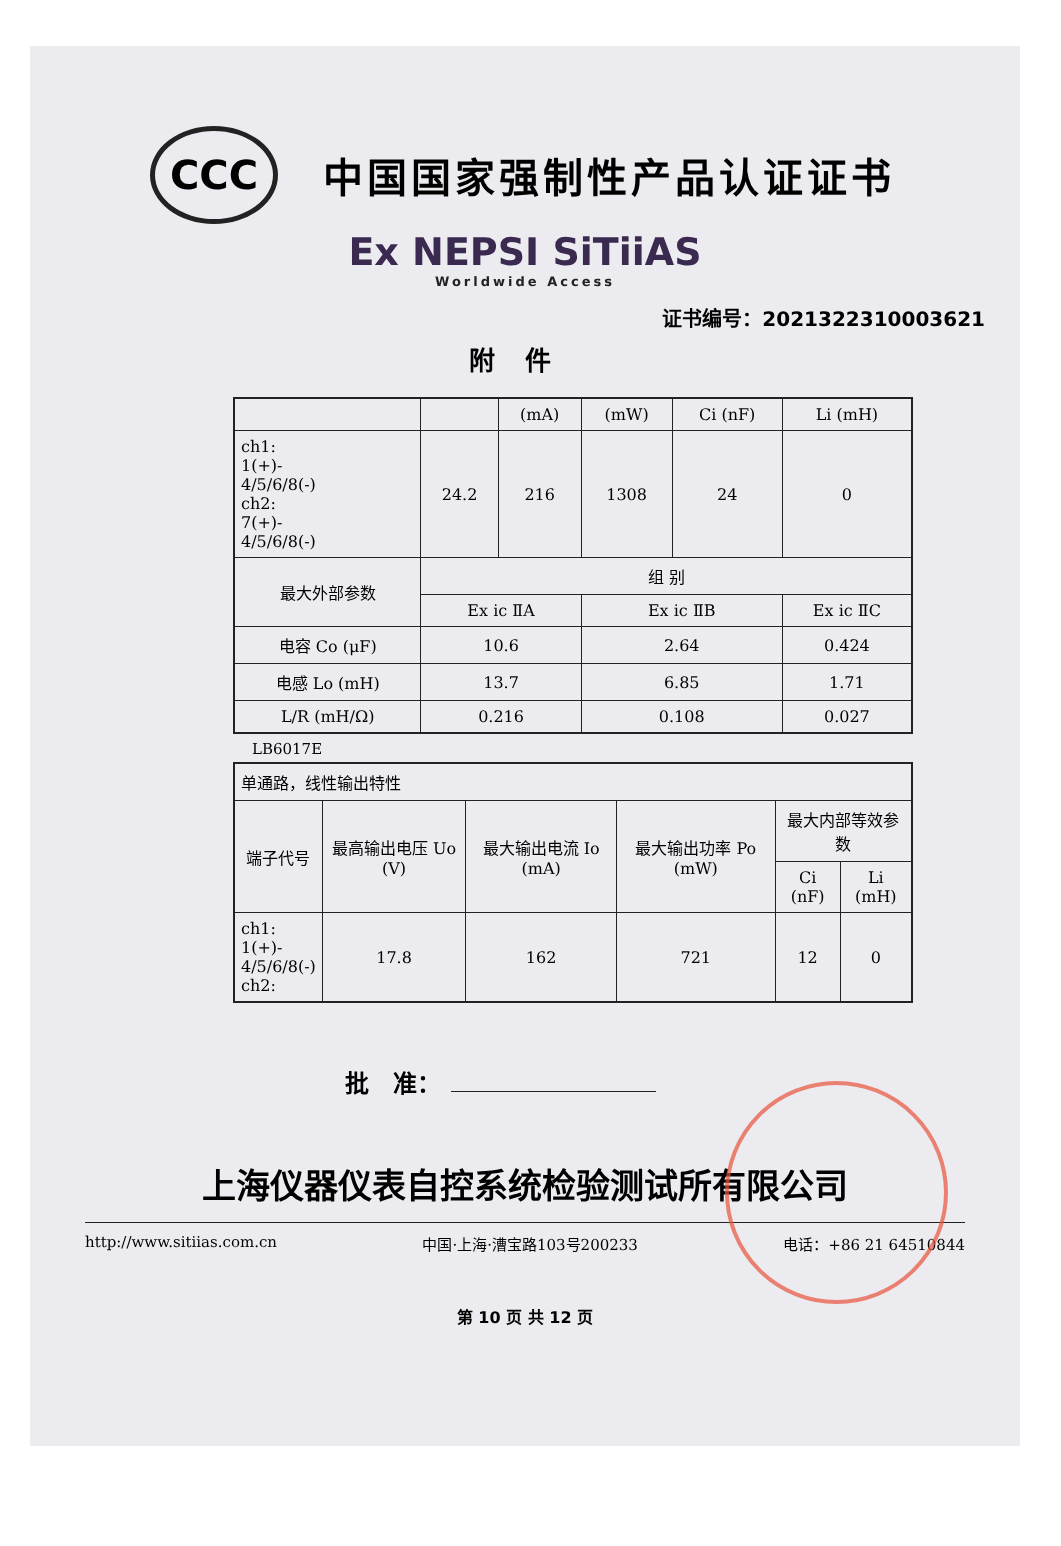CCC
中国国家强制性产品认证证书
Ex NEPSI SiTiiAS
Worldwide Access
证书编号：2021322310003621
附件
| | | (mA) | (mW) | Ci (nF) | Li (mH) |
| --- | --- | --- | --- | --- | --- |
| ch1: 1(+)- 4/5/6/8(-) ch2: 7(+)- 4/5/6/8(-) | 24.2 | 216 | 1308 | 24 | 0 |
| 最大外部参数 | 组 别 | | | | |
| | Ex ic ⅡA | | Ex ic ⅡB | | Ex ic ⅡC |
| 电容 Co (μF) | 10.6 | | 2.64 | | 0.424 |
| 电感 Lo (mH) | 13.7 | | 6.85 | | 1.71 |
| L/R (mH/Ω) | 0.216 | | 0.108 | | 0.027 |
LB6017E
| 单通路，线性输出特性 | | | | | |
| 端子代号 | 最高输出电压 Uo (V) | 最大输出电流 Io (mA) | 最大输出功率 Po (mW) | 最大内部等效参数 | |
| | | | | Ci (nF) | Li (mH) |
| ch1: 1(+)- 4/5/6/8(-) ch2: | 17.8 | 162 | 721 | 12 | 0 |
批　准：
上海仪器仪表自控系统检验测试所有限公司
http://www.sitiias.com.cn 中国·上海·漕宝路103号200233 电话：+86 21 64510844
第 10 页 共 12 页